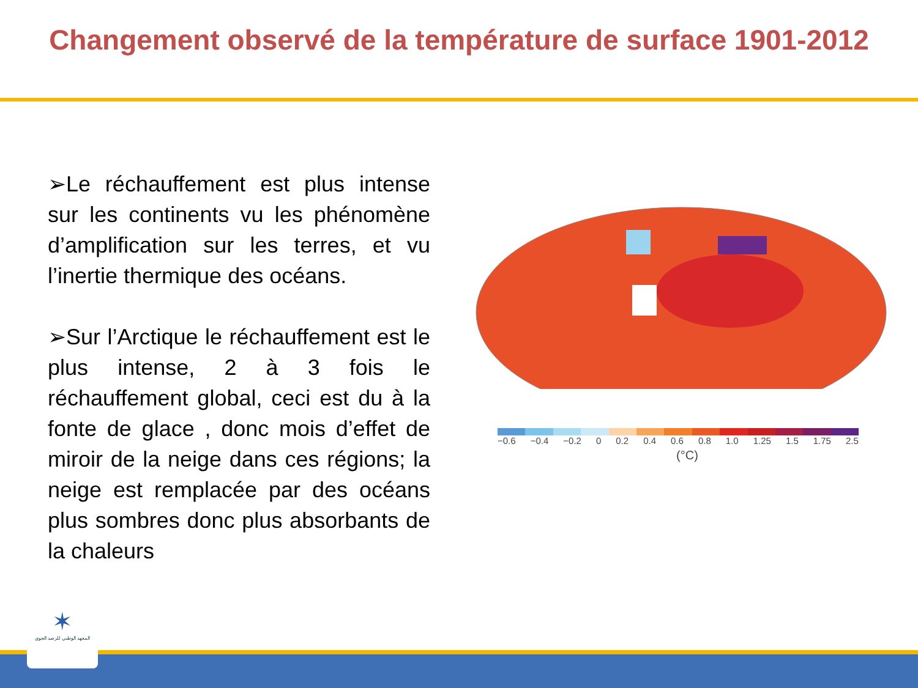Changement observé de la température de surface 1901-2012
➢Le réchauffement est plus intense sur les continents vu les phénomène d’amplification sur les terres, et vu l’inertie thermique des océans.
➢Sur l’Arctique le réchauffement est le plus intense, 2 à 3 fois le réchauffement global, ceci est du à la fonte de glace , donc mois d’effet de miroir de la neige dans ces régions; la neige est remplacée par des océans plus sombres donc plus absorbants de la chaleurs
−0.6 −0.4 −0.2 0 0.2 0.4 0.6 0.8 1.0 1.25 1.5 1.75 2.5
(°C)
✶
المعهد الوطني للرصد الجوي